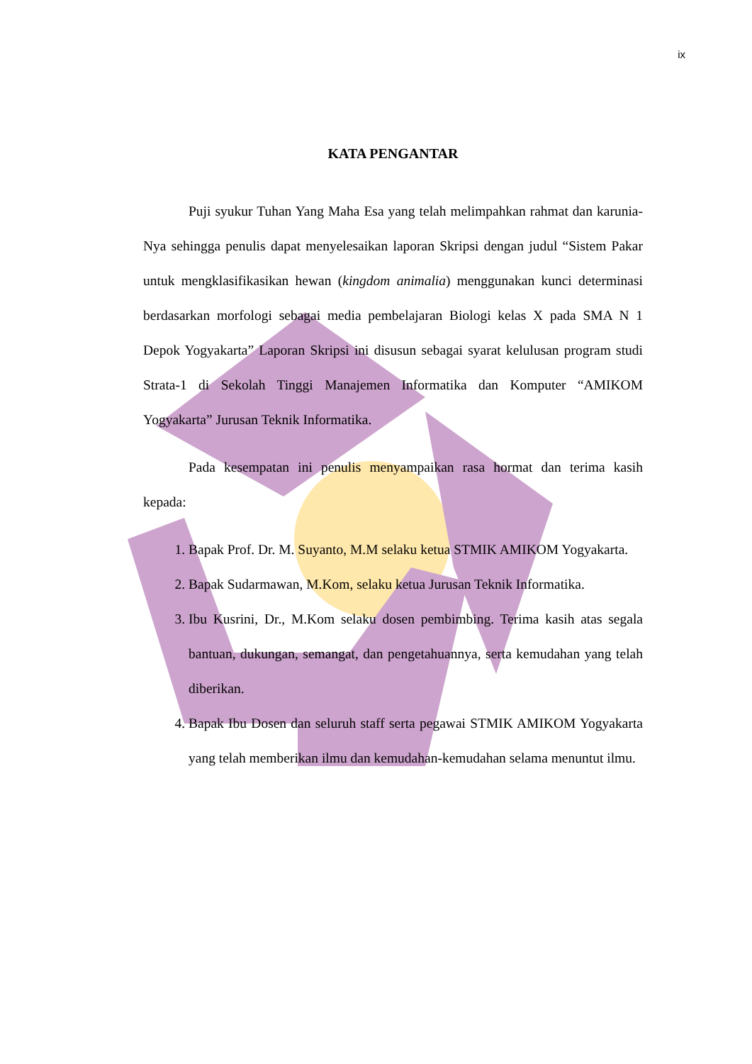ix
KATA PENGANTAR
Puji syukur Tuhan Yang Maha Esa yang telah melimpahkan rahmat dan karunia-Nya sehingga penulis dapat menyelesaikan laporan Skripsi dengan judul “Sistem Pakar untuk mengklasifikasikan hewan (kingdom animalia) menggunakan kunci determinasi berdasarkan morfologi sebagai media pembelajaran Biologi kelas X pada SMA N 1 Depok Yogyakarta” Laporan Skripsi ini disusun sebagai syarat kelulusan program studi Strata-1 di Sekolah Tinggi Manajemen Informatika dan Komputer “AMIKOM Yogyakarta” Jurusan Teknik Informatika.
Pada kesempatan ini penulis menyampaikan rasa hormat dan terima kasih kepada:
1. Bapak Prof. Dr. M. Suyanto, M.M selaku ketua STMIK AMIKOM Yogyakarta.
2. Bapak Sudarmawan, M.Kom, selaku ketua Jurusan Teknik Informatika.
3. Ibu Kusrini, Dr., M.Kom selaku dosen pembimbing. Terima kasih atas segala bantuan, dukungan, semangat, dan pengetahuannya, serta kemudahan yang telah diberikan.
4. Bapak Ibu Dosen dan seluruh staff serta pegawai STMIK AMIKOM Yogyakarta yang telah memberikan ilmu dan kemudahan-kemudahan selama menuntut ilmu.